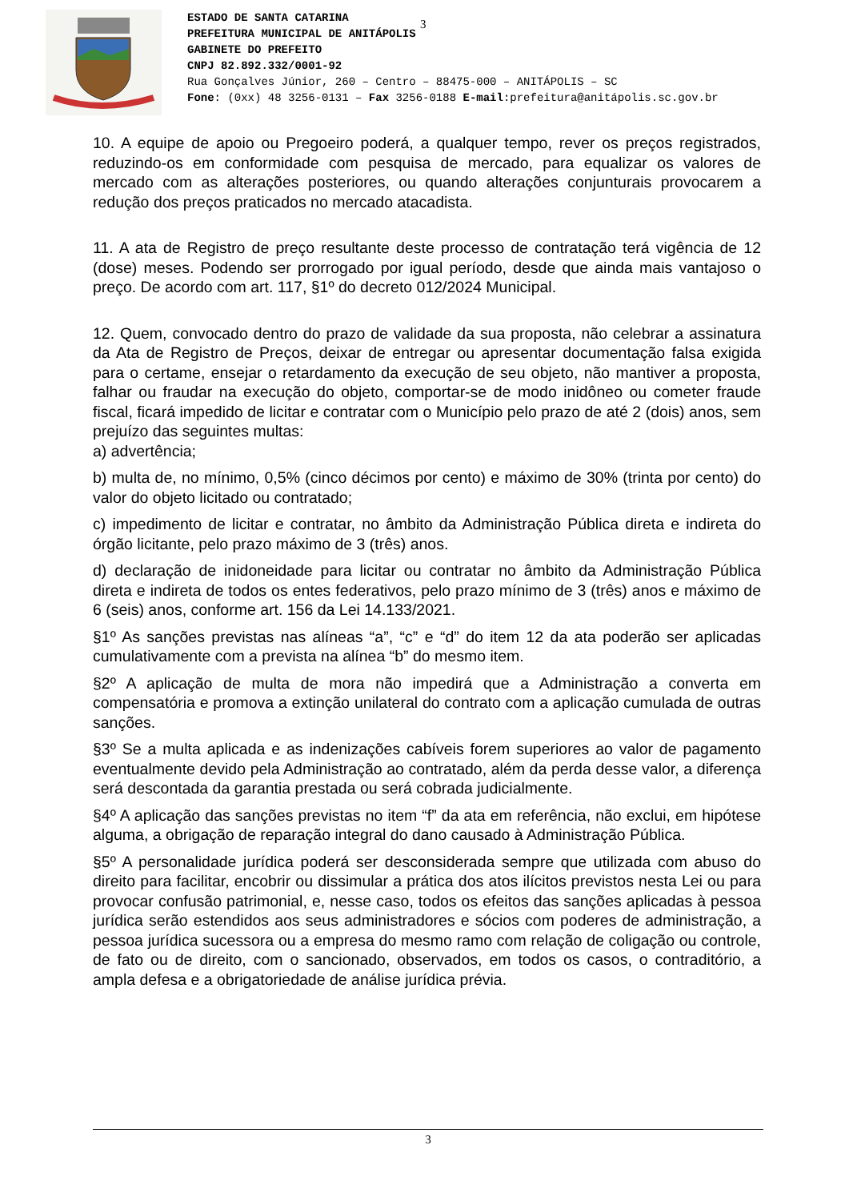ESTADO DE SANTA CATARINA
PREFEITURA MUNICIPAL DE ANITÁPOLIS
GABINETE DO PREFEITO
CNPJ 82.892.332/0001-92
Rua Gonçalves Júnior, 260 – Centro – 88475-000 – ANITÁPOLIS – SC
Fone: (0xx) 48 3256-0131 – Fax 3256-0188 E-mail:prefeitura@anitápolis.sc.gov.br
3
10. A equipe de apoio ou Pregoeiro poderá, a qualquer tempo, rever os preços registrados, reduzindo-os em conformidade com pesquisa de mercado, para equalizar os valores de mercado com as alterações posteriores, ou quando alterações conjunturais provocarem a redução dos preços praticados no mercado atacadista.
11. A ata de Registro de preço resultante deste processo de contratação terá vigência de 12 (dose) meses. Podendo ser prorrogado por igual período, desde que ainda mais vantajoso o preço. De acordo com art. 117, §1º do decreto 012/2024 Municipal.
12. Quem, convocado dentro do prazo de validade da sua proposta, não celebrar a assinatura da Ata de Registro de Preços, deixar de entregar ou apresentar documentação falsa exigida para o certame, ensejar o retardamento da execução de seu objeto, não mantiver a proposta, falhar ou fraudar na execução do objeto, comportar-se de modo inidôneo ou cometer fraude fiscal, ficará impedido de licitar e contratar com o Município pelo prazo de até 2 (dois) anos, sem prejuízo das seguintes multas:
a) advertência;
b) multa de, no mínimo, 0,5% (cinco décimos por cento) e máximo de 30% (trinta por cento) do valor do objeto licitado ou contratado;
c) impedimento de licitar e contratar, no âmbito da Administração Pública direta e indireta do órgão licitante, pelo prazo máximo de 3 (três) anos.
d) declaração de inidoneidade para licitar ou contratar no âmbito da Administração Pública direta e indireta de todos os entes federativos, pelo prazo mínimo de 3 (três) anos e máximo de 6 (seis) anos, conforme art. 156 da Lei 14.133/2021.
§1º As sanções previstas nas alíneas “a”, “c” e “d” do item 12 da ata poderão ser aplicadas cumulativamente com a prevista na alínea “b” do mesmo item.
§2º A aplicação de multa de mora não impedirá que a Administração a converta em compensatória e promova a extinção unilateral do contrato com a aplicação cumulada de outras sanções.
§3º Se a multa aplicada e as indenizações cabíveis forem superiores ao valor de pagamento eventualmente devido pela Administração ao contratado, além da perda desse valor, a diferença será descontada da garantia prestada ou será cobrada judicialmente.
§4º A aplicação das sanções previstas no item “f” da ata em referência, não exclui, em hipótese alguma, a obrigação de reparação integral do dano causado à Administração Pública.
§5º A personalidade jurídica poderá ser desconsiderada sempre que utilizada com abuso do direito para facilitar, encobrir ou dissimular a prática dos atos ilícitos previstos nesta Lei ou para provocar confusão patrimonial, e, nesse caso, todos os efeitos das sanções aplicadas à pessoa jurídica serão estendidos aos seus administradores e sócios com poderes de administração, a pessoa jurídica sucessora ou a empresa do mesmo ramo com relação de coligação ou controle, de fato ou de direito, com o sancionado, observados, em todos os casos, o contraditório, a ampla defesa e a obrigatoriedade de análise jurídica prévia.
3